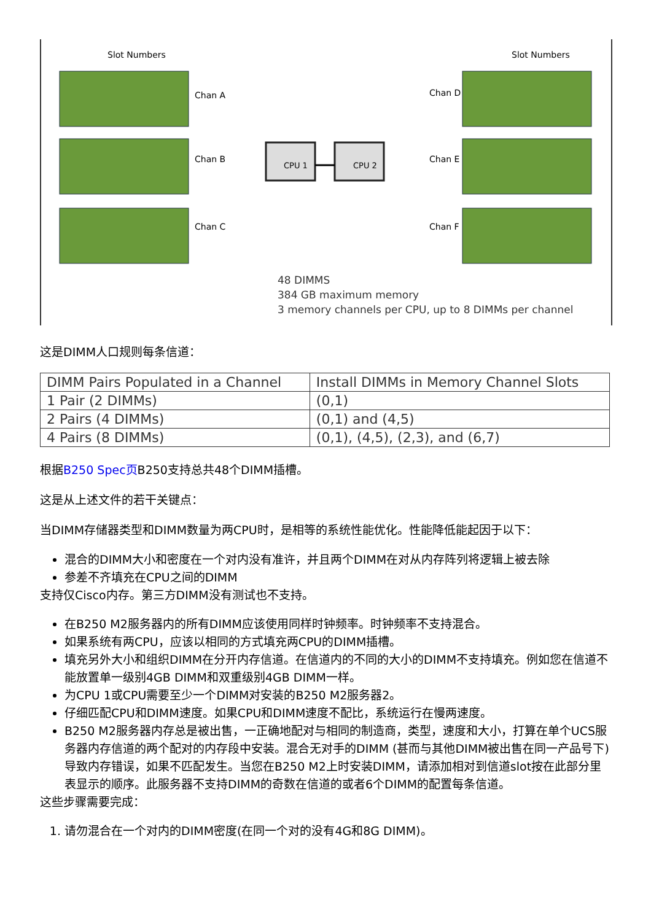CPU 1
CPU 2
Slot Numbers
Slot Numbers
Chan A
Chan B
Chan C
Chan D
Chan E
Chan F
48 DIMMS
384 GB maximum memory
3 memory channels per CPU, up to 8 DIMMs per channel
这是DIMM人口规则每条信道：
| DIMM Pairs Populated in a Channel | Install DIMMs in Memory Channel Slots |
| --- | --- |
| 1 Pair (2 DIMMs) | (0,1) |
| 2 Pairs (4 DIMMs) | (0,1) and (4,5) |
| 4 Pairs (8 DIMMs) | (0,1), (4,5), (2,3), and (6,7) |
根据B250 Spec页B250支持总共48个DIMM插槽。
这是从上述文件的若干关键点：
当DIMM存储器类型和DIMM数量为两CPU时，是相等的系统性能优化。性能降低能起因于以下：
混合的DIMM大小和密度在一个对内没有准许，并且两个DIMM在对从内存阵列将逻辑上被去除
参差不齐填充在CPU之间的DIMM
支持仅Cisco内存。第三方DIMM没有测试也不支持。
在B250 M2服务器内的所有DIMM应该使用同样时钟频率。时钟频率不支持混合。
如果系统有两CPU，应该以相同的方式填充两CPU的DIMM插槽。
填充另外大小和组织DIMM在分开内存信道。在信道内的不同的大小的DIMM不支持填充。例如您在信道不能放置单一级别4GB DIMM和双重级别4GB DIMM一样。
为CPU 1或CPU需要至少一个DIMM对安装的B250 M2服务器2。
仔细匹配CPU和DIMM速度。如果CPU和DIMM速度不配比，系统运行在慢两速度。
B250 M2服务器内存总是被出售，一正确地配对与相同的制造商，类型，速度和大小，打算在单个UCS服务器内存信道的两个配对的内存段中安装。混合无对手的DIMM (甚而与其他DIMM被出售在同一产品号下)导致内存错误，如果不匹配发生。当您在B250 M2上时安装DIMM，请添加相对到信道slot按在此部分里表显示的顺序。此服务器不支持DIMM的奇数在信道的或者6个DIMM的配置每条信道。
这些步骤需要完成：
1. 请勿混合在一个对内的DIMM密度(在同一个对的没有4G和8G DIMM)。